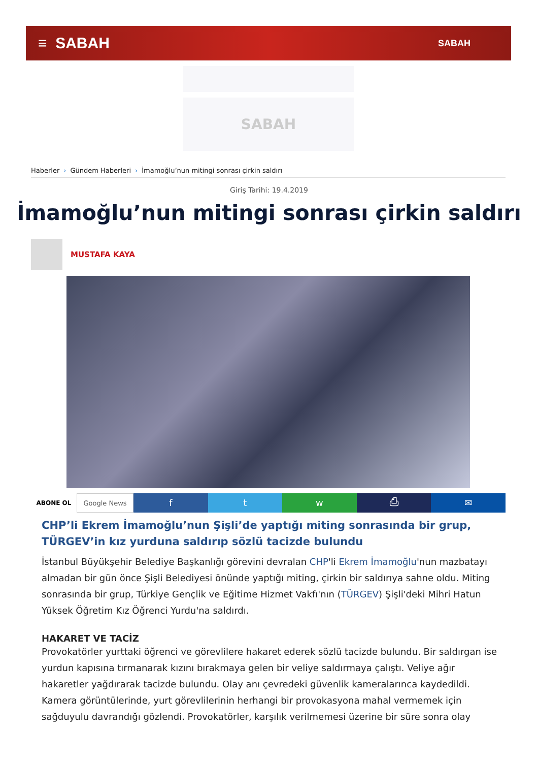≡ SABAH
SABAH
SABAH
Haberler › Gündem Haberleri › İmamoğlu’nun mitingi sonrası çirkin saldırı
Giriş Tarihi: 19.4.2019
İmamoğlu’nun mitingi sonrası çirkin saldırı
MUSTAFA KAYA
ABONE OL Google News
f t w ⎙ ✉
CHP’li Ekrem İmamoğlu’nun Şişli’de yaptığı miting sonrasında bir grup, TÜRGEV’in kız yurduna saldırıp sözlü tacizde bulundu
İstanbul Büyükşehir Belediye Başkanlığı görevini devralan CHP'li Ekrem İmamoğlu'nun mazbatayı almadan bir gün önce Şişli Belediyesi önünde yaptığı miting, çirkin bir saldırıya sahne oldu. Miting sonrasında bir grup, Türkiye Gençlik ve Eğitime Hizmet Vakfı'nın (TÜRGEV) Şişli'deki Mihri Hatun Yüksek Öğretim Kız Öğrenci Yurdu'na saldırdı.
HAKARET VE TACİZ
Provokatörler yurttaki öğrenci ve görevlilere hakaret ederek sözlü tacizde bulundu. Bir saldırgan ise yurdun kapısına tırmanarak kızını bırakmaya gelen bir veliye saldırmaya çalıştı. Veliye ağır hakaretler yağdırarak tacizde bulundu. Olay anı çevredeki güvenlik kameralarınca kaydedildi.
Kamera görüntülerinde, yurt görevlilerinin herhangi bir provokasyona mahal vermemek için sağduyulu davrandığı gözlendi. Provokatörler, karşılık verilmemesi üzerine bir süre sonra olay